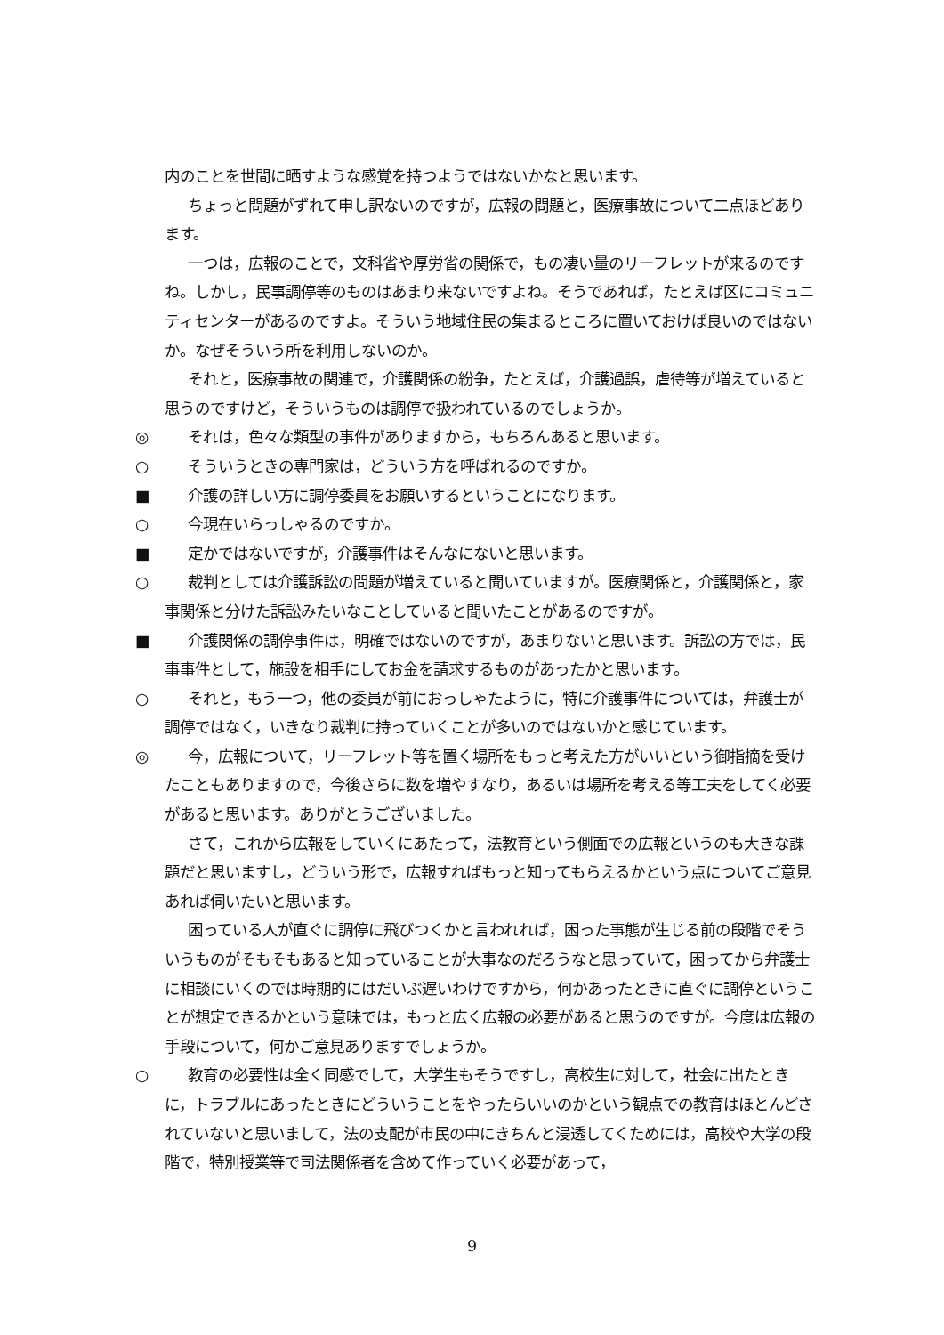内のことを世間に晒すような感覚を持つようではないかなと思います。
ちょっと問題がずれて申し訳ないのですが，広報の問題と，医療事故について二点ほどあります。
一つは，広報のことで，文科省や厚労省の関係で，もの凄い量のリーフレットが来るのですね。しかし，民事調停等のものはあまり来ないですよね。そうであれば，たとえば区にコミュニティセンターがあるのですよ。そういう地域住民の集まるところに置いておけば良いのではないか。なぜそういう所を利用しないのか。
それと，医療事故の関連で，介護関係の紛争，たとえば，介護過誤，虐待等が増えていると思うのですけど，そういうものは調停で扱われているのでしょうか。
◎ それは，色々な類型の事件がありますから，もちろんあると思います。
○ そういうときの専門家は，どういう方を呼ばれるのですか。
■ 介護の詳しい方に調停委員をお願いするということになります。
○ 今現在いらっしゃるのですか。
■ 定かではないですが，介護事件はそんなにないと思います。
○ 裁判としては介護訴訟の問題が増えていると聞いていますが。医療関係と，介護関係と，家事関係と分けた訴訟みたいなことしていると聞いたことがあるのですが。
■ 介護関係の調停事件は，明確ではないのですが，あまりないと思います。訴訟の方では，民事事件として，施設を相手にしてお金を請求するものがあったかと思います。
○ それと，もう一つ，他の委員が前におっしゃたように，特に介護事件については，弁護士が調停ではなく，いきなり裁判に持っていくことが多いのではないかと感じています。
◎ 今，広報について，リーフレット等を置く場所をもっと考えた方がいいという御指摘を受けたこともありますので，今後さらに数を増やすなり，あるいは場所を考える等工夫をしてく必要があると思います。ありがとうございました。
さて，これから広報をしていくにあたって，法教育という側面での広報というのも大きな課題だと思いますし，どういう形で，広報すればもっと知ってもらえるかという点についてご意見あれば伺いたいと思います。
困っている人が直ぐに調停に飛びつくかと言われれば，困った事態が生じる前の段階でそういうものがそもそもあると知っていることが大事なのだろうなと思っていて，困ってから弁護士に相談にいくのでは時期的にはだいぶ遅いわけですから，何かあったときに直ぐに調停ということが想定できるかという意味では，もっと広く広報の必要があると思うのですが。今度は広報の手段について，何かご意見ありますでしょうか。
○ 教育の必要性は全く同感でして，大学生もそうですし，高校生に対して，社会に出たときに，トラブルにあったときにどういうことをやったらいいのかという観点での教育はほとんどされていないと思いまして，法の支配が市民の中にきちんと浸透してくためには，高校や大学の段階で，特別授業等で司法関係者を含めて作っていく必要があって，
9